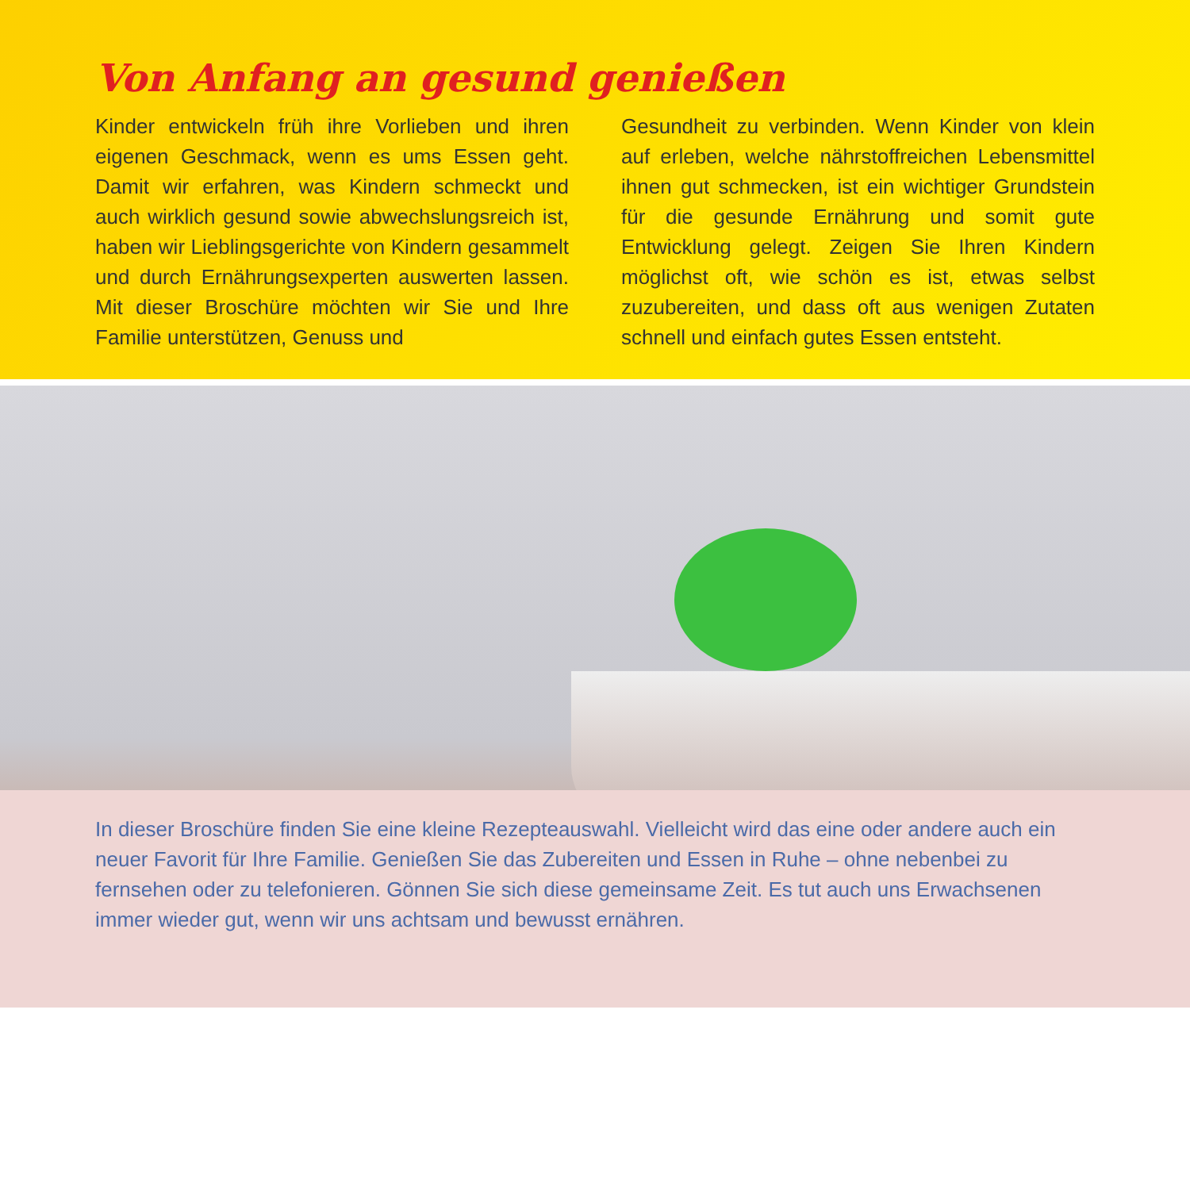Von Anfang an gesund genießen
Kinder entwickeln früh ihre Vorlieben und ihren eigenen Geschmack, wenn es ums Essen geht. Damit wir erfahren, was Kindern schmeckt und auch wirklich gesund sowie abwechslungsreich ist, haben wir Lieblingsgerichte von Kindern gesammelt und durch Ernährungsexperten auswerten lassen. Mit dieser Broschüre möchten wir Sie und Ihre Familie unterstützen, Genuss und
Gesundheit zu verbinden. Wenn Kinder von klein auf erleben, welche nährstoffreichen Lebensmittel ihnen gut schmecken, ist ein wichtiger Grundstein für die gesunde Ernährung und somit gute Entwicklung gelegt. Zeigen Sie Ihren Kindern möglichst oft, wie schön es ist, etwas selbst zuzubereiten, und dass oft aus wenigen Zutaten schnell und einfach gutes Essen entsteht.
In dieser Broschüre finden Sie eine kleine Rezepteauswahl. Vielleicht wird das eine oder andere auch ein neuer Favorit für Ihre Familie. Genießen Sie das Zubereiten und Essen in Ruhe – ohne nebenbei zu fernsehen oder zu telefonieren. Gönnen Sie sich diese gemeinsame Zeit. Es tut auch uns Erwachsenen immer wieder gut, wenn wir uns achtsam und bewusst ernähren.